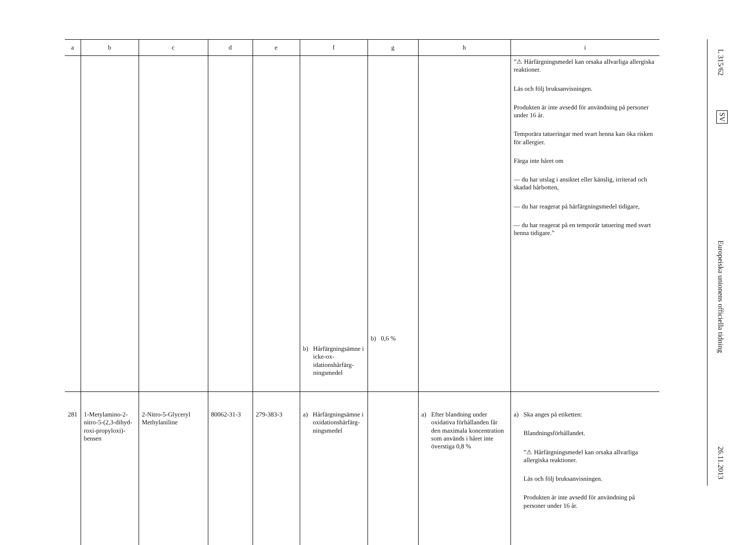| a | b | c | d | e | f | g | h | i |
| --- | --- | --- | --- | --- | --- | --- | --- | --- |
| | | | | | b) Hårfärgnings­ämne i icke-ox­idationshårfärg­ningsmedel | b) 0,6 % | | ”⚠ Hårfärgningsmedel kan orsaka allvarliga allergiska reaktioner. Läs och följ bruksanvisningen. Produkten är inte avsedd för an­vändning på personer under 16 år. Temporära tatueringar med svart henna kan öka risken för allergier. Färga inte håret om — du har utslag i ansiktet eller känslig, irriterad och skadad hårbotten, — du har reagerat på hårfärg­ningsmedel tidigare, — du har reagerat på en temporär tatuering med svart henna ti­digare.” |
| 281 | 1-Metylamino-2-nitro-5-(2,3-dihyd­roxi-propyloxi)-bensen | 2-Nitro-5-Glyceryl Methylaniline | 80062-31-3 | 279-383-3 | a) Hårfärgnings­ämne i oxida­tionshårfärg­ningsmedel | | a) Efter blandning under oxidativa förhållanden får den maximala koncent­ration som används i hå­ret inte överstiga 0,8 % | a) Ska anges på etiketten: Blandningsförhållandet. ”⚠ Hårfärgningsmedel kan orsaka allvarliga allergiska reaktioner. Läs och följ bruksanvisningen. Produkten är inte avsedd för an­vändning på personer under 16 år. |
L 315/62
SV
Europeiska unionens officiella tidning
26.11.2013